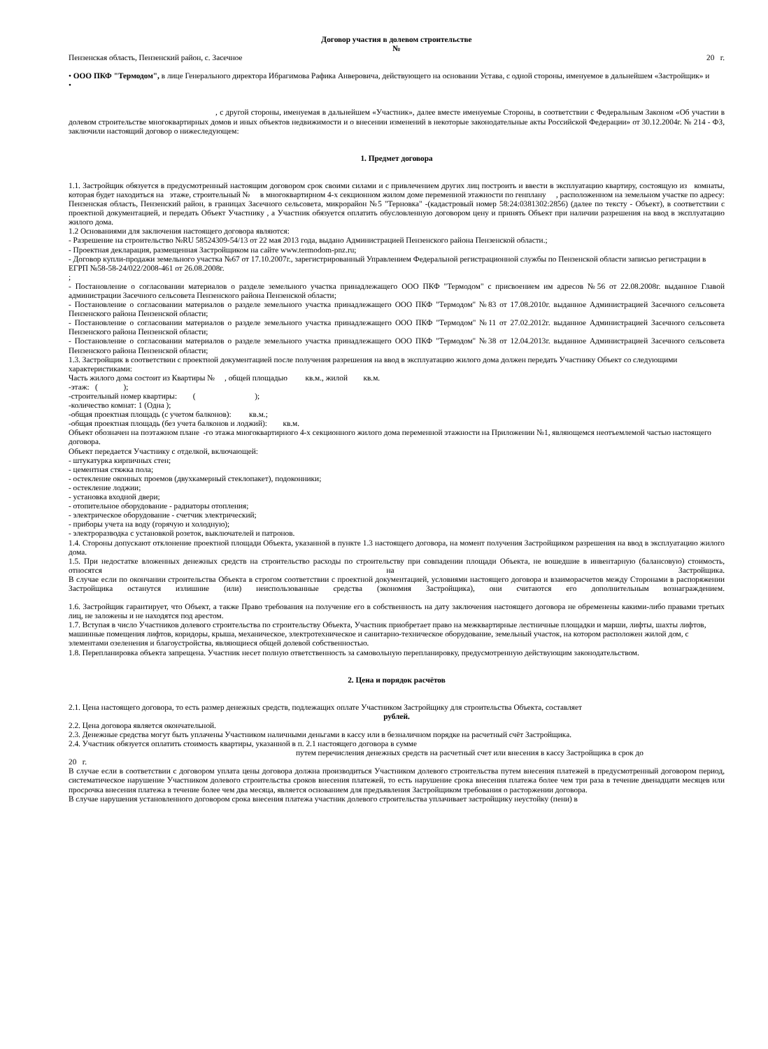Договор участия в долевом строительстве
№
Пензенская область, Пензенский район, с. Засечное 20 г.
• ООО ПКФ "Термодом", в лице Генерального директора Ибрагимова Рафика Анверовича, действующего на основании Устава, с одной стороны, именуемое в дальнейшем «Застройщик» и
•
, с другой стороны, именуемая в дальнейшем «Участник», далее вместе именуемые Стороны, в соответствии с Федеральным Законом «Об участии в долевом строительстве многоквартирных домов и иных объектов недвижимости и о внесении изменений в некоторые законодательные акты Российской Федерации» от 30.12.2004г. № 214 - ФЗ, заключили настоящий договор о нижеследующем:
1. Предмет договора
1.1. Застройщик обязуется в предусмотренный настоящим договором срок своими силами и с привлечением других лиц построить и ввести в эксплуатацию квартиру, состоящую из комнаты, которая будет находиться на этаже, строительный № в многоквартирном 4-х секционном жилом доме переменной этажности по генплану , расположенном на земельном участке по адресу: Пензенская область, Пензенский район, в границах Засечного сельсовета, микрорайон №5 "Терновка" -(кадастровый номер 58:24:0381302:2856) (далее по тексту - Объект), в соответствии с проектной документацией, и передать Объект Участнику , а Участник обязуется оплатить обусловленную договором цену и принять Объект при наличии разрешения на ввод в эксплуатацию жилого дома.
1.2 Основаниями для заключения настоящего договора являются:
- Разрешение на строительство №RU 58524309-54/13 от 22 мая 2013 года, выдано Администрацией Пензенского района Пензенской области.;
- Проектная декларация, размещенная Застройщиком на сайте www.termodom-pnz.ru;
- Договор купли-продажи земельного участка №67 от 17.10.2007г., зарегистрированный Управлением Федеральной регистрационной службы по Пензенской области записью регистрации в ЕГРП №58-58-24/022/2008-461 от 26.08.2008г.
;
- Постановление о согласовании материалов о разделе земельного участка принадлежащего ООО ПКФ "Термодом" с присвоением им адресов №56 от 22.08.2008г. выданное Главой администрации Засечного сельсовета Пензенского района Пензенской области;
- Постановление о согласовании материалов о разделе земельного участка принадлежащего ООО ПКФ "Термодом" №83 от 17.08.2010г. выданное Администрацией Засечного сельсовета Пензенского района Пензенской области;
- Постановление о согласовании материалов о разделе земельного участка принадлежащего ООО ПКФ "Термодом" №11 от 27.02.2012г. выданное Администрацией Засечного сельсовета Пензенского района Пензенской области;
- Постановление о согласовании материалов о разделе земельного участка принадлежащего ООО ПКФ "Термодом" №38 от 12.04.2013г. выданное Администрацией Засечного сельсовета Пензенского района Пензенской области;
1.3. Застройщик в соответствии с проектной документацией после получения разрешения на ввод в эксплуатацию жилого дома должен передать Участнику Объект со следующими характеристиками:
Часть жилого дома состоит из Квартиры № , общей площадью кв.м., жилой кв.м.
-этаж: ( );
-строительный номер квартиры: ( );
-количество комнат: 1 (Одна );
-общая проектная площадь (с учетом балконов): кв.м.;
-общая проектная площадь (без учета балконов и лоджий): кв.м.
Объект обозначен на поэтажном плане -го этажа многоквартирного 4-х секционного жилого дома переменной этажности на Приложении №1, являющемся неотъемлемой частью настоящего договора.
Объект передается Участнику с отделкой, включающей:
- штукатурка кирпичных стен;
- цементная стяжка пола;
- остекление оконных проемов (двухкамерный стеклопакет), подоконники;
- остекление лоджии;
- установка входной двери;
- отопительное оборудование - радиаторы отопления;
- электрическое оборудование - счетчик электрический;
- приборы учета на воду (горячую и холодную);
- электроразводка с установкой розеток, выключателей и патронов.
1.4. Стороны допускают отклонение проектной площади Объекта, указанной в пункте 1.3 настоящего договора, на момент получения Застройщиком разрешения на ввод в эксплуатацию жилого дома.
1.5. При недостатке вложенных денежных средств на строительство расходы по строительству при совпадении площади Объекта, не вошедшие в инвентарную (балансовую) стоимость, относятся на Застройщика.
В случае если по окончании строительства Объекта в строгом соответствии с проектной документацией, условиями настоящего договора и взаиморасчетов между Сторонами в распоряжении Застройщика останутся излишние (или) неиспользованные средства (экономия Застройщика), они считаются его дополнительным вознаграждением.
1.6. Застройщик гарантирует, что Объект, а также Право требования на получение его в собственность на дату заключения настоящего договора не обременены какими-либо правами третьих лиц, не заложены и не находятся под арестом.
1.7. Вступая в число Участников долевого строительства по строительству Объекта, Участник приобретает право на межквартирные лестничные площадки и марши, лифты, шахты лифтов, машинные помещения лифтов, коридоры, крыша, механическое, электротехническое и санитарно-техническое оборудование, земельный участок, на котором расположен жилой дом, с элементами озеленения и благоустройства, являющиеся общей долевой собственностью.
1.8. Перепланировка объекта запрещена. Участник несет полную ответственность за самовольную перепланировку, предусмотренную действующим законодательством.
2. Цена и порядок расчётов
2.1. Цена настоящего договора, то есть размер денежных средств, подлежащих оплате Участником Застройщику для строительства Объекта, составляет
рублей.
2.2. Цена договора является окончательной.
2.3. Денежные средства могут быть уплачены Участником наличными деньгами в кассу или в безналичном порядке на расчетный счёт Застройщика.
2.4. Участник обязуется оплатить стоимость квартиры, указанной в п. 2.1 настоящего договора в сумме
путем перечисления денежных средств на расчетный счет или внесения в кассу Застройщика в срок до
20 г.
В случае если в соответствии с договором уплата цены договора должна производиться Участником долевого строительства путем внесения платежей в предусмотренный договором период, систематическое нарушение Участником долевого строительства сроков внесения платежей, то есть нарушение срока внесения платежа более чем три раза в течение двенадцати месяцев или просрочка внесения платежа в течение более чем два месяца, является основанием для предъявления Застройщиком требования о расторжении договора.
В случае нарушения установленного договором срока внесения платежа участник долевого строительства уплачивает застройщику неустойку (пени) в